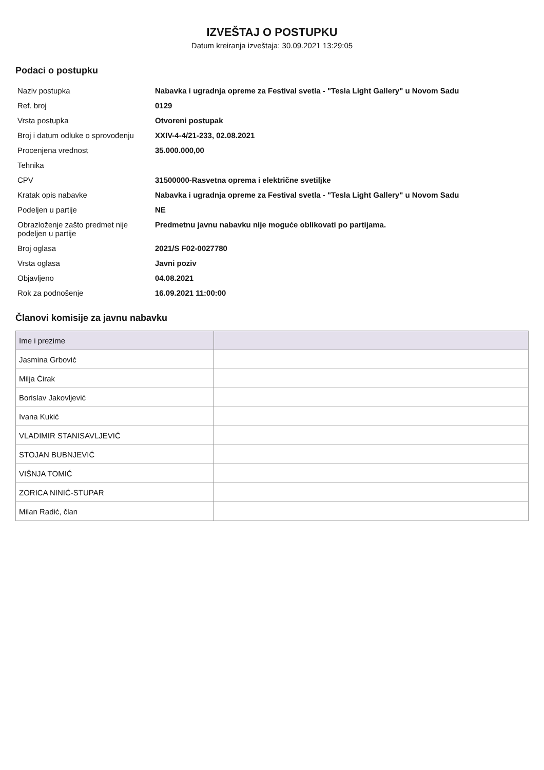IZVEŠTAJ O POSTUPKU
Datum kreiranja izveštaja: 30.09.2021 13:29:05
Podaci o postupku
| Naziv postupka | Nabavka i ugradnja opreme za Festival svetla - "Tesla Light Gallery" u Novom Sadu |
| Ref. broj | 0129 |
| Vrsta postupka | Otvoreni postupak |
| Broj i datum odluke o sprovođenju | XXIV-4-4/21-233, 02.08.2021 |
| Procenjena vrednost | 35.000.000,00 |
| Tehnika | |
| CPV | 31500000-Rasvetna oprema i električne svetiljke |
| Kratak opis nabavke | Nabavka i ugradnja opreme za Festival svetla - "Tesla Light Gallery" u Novom Sadu |
| Podeljen u partije | NE |
| Obrazloženje zašto predmet nije podeljen u partije | Predmetnu javnu nabavku nije moguće oblikovati po partijama. |
| Broj oglasa | 2021/S F02-0027780 |
| Vrsta oglasa | Javni poziv |
| Objavljeno | 04.08.2021 |
| Rok za podnošenje | 16.09.2021 11:00:00 |
Članovi komisije za javnu nabavku
| Ime i prezime | |
| --- | --- |
| Jasmina Grbović | |
| Milja Ćirak | |
| Borislav Jakovljević | |
| Ivana Kukić | |
| VLADIMIR STANISAVLJEVIĆ | |
| STOJAN BUBNJEVIĆ | |
| VIŠNJA TOMIĆ | |
| ZORICA NINIĆ-STUPAR | |
| Milan Radić, član | |